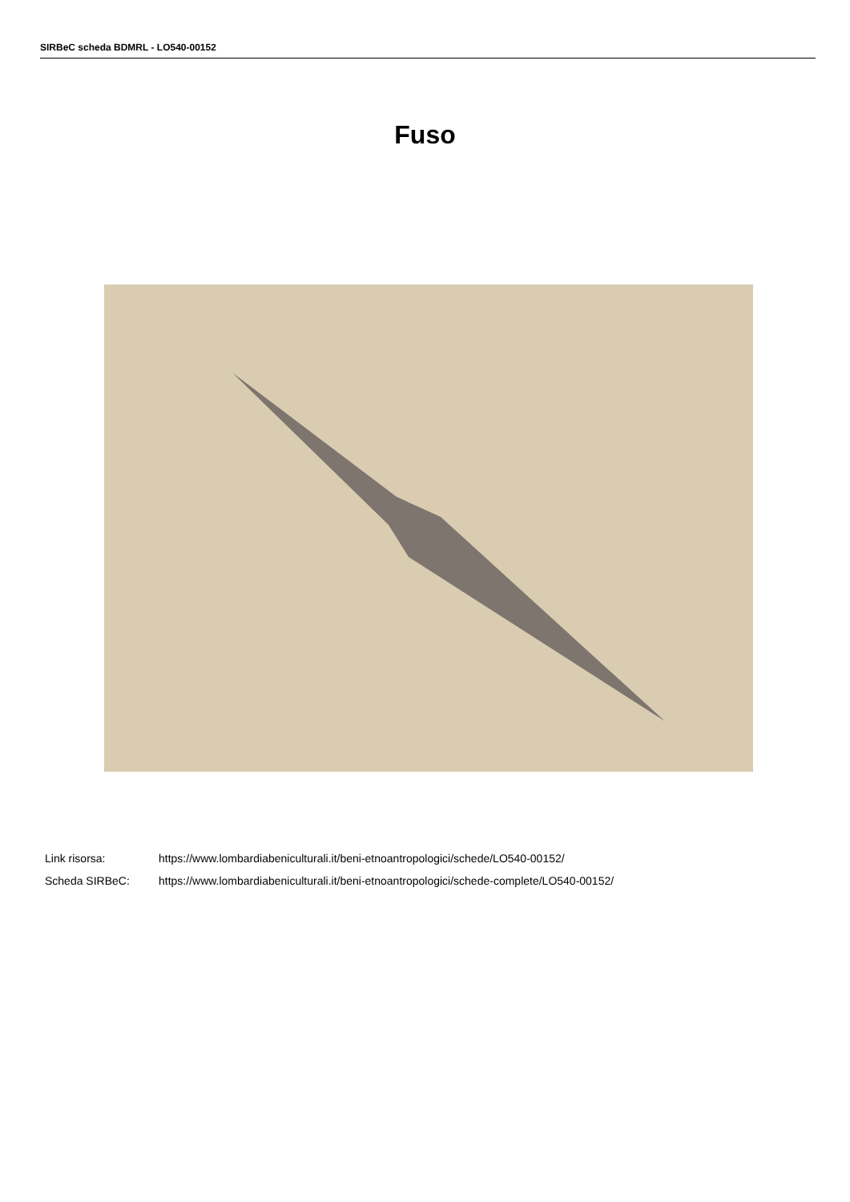SIRBeC scheda BDMRL - LO540-00152
Fuso
Link risorsa: https://www.lombardiabeniculturali.it/beni-etnoantropologici/schede/LO540-00152/
Scheda SIRBeC: https://www.lombardiabeniculturali.it/beni-etnoantropologici/schede-complete/LO540-00152/